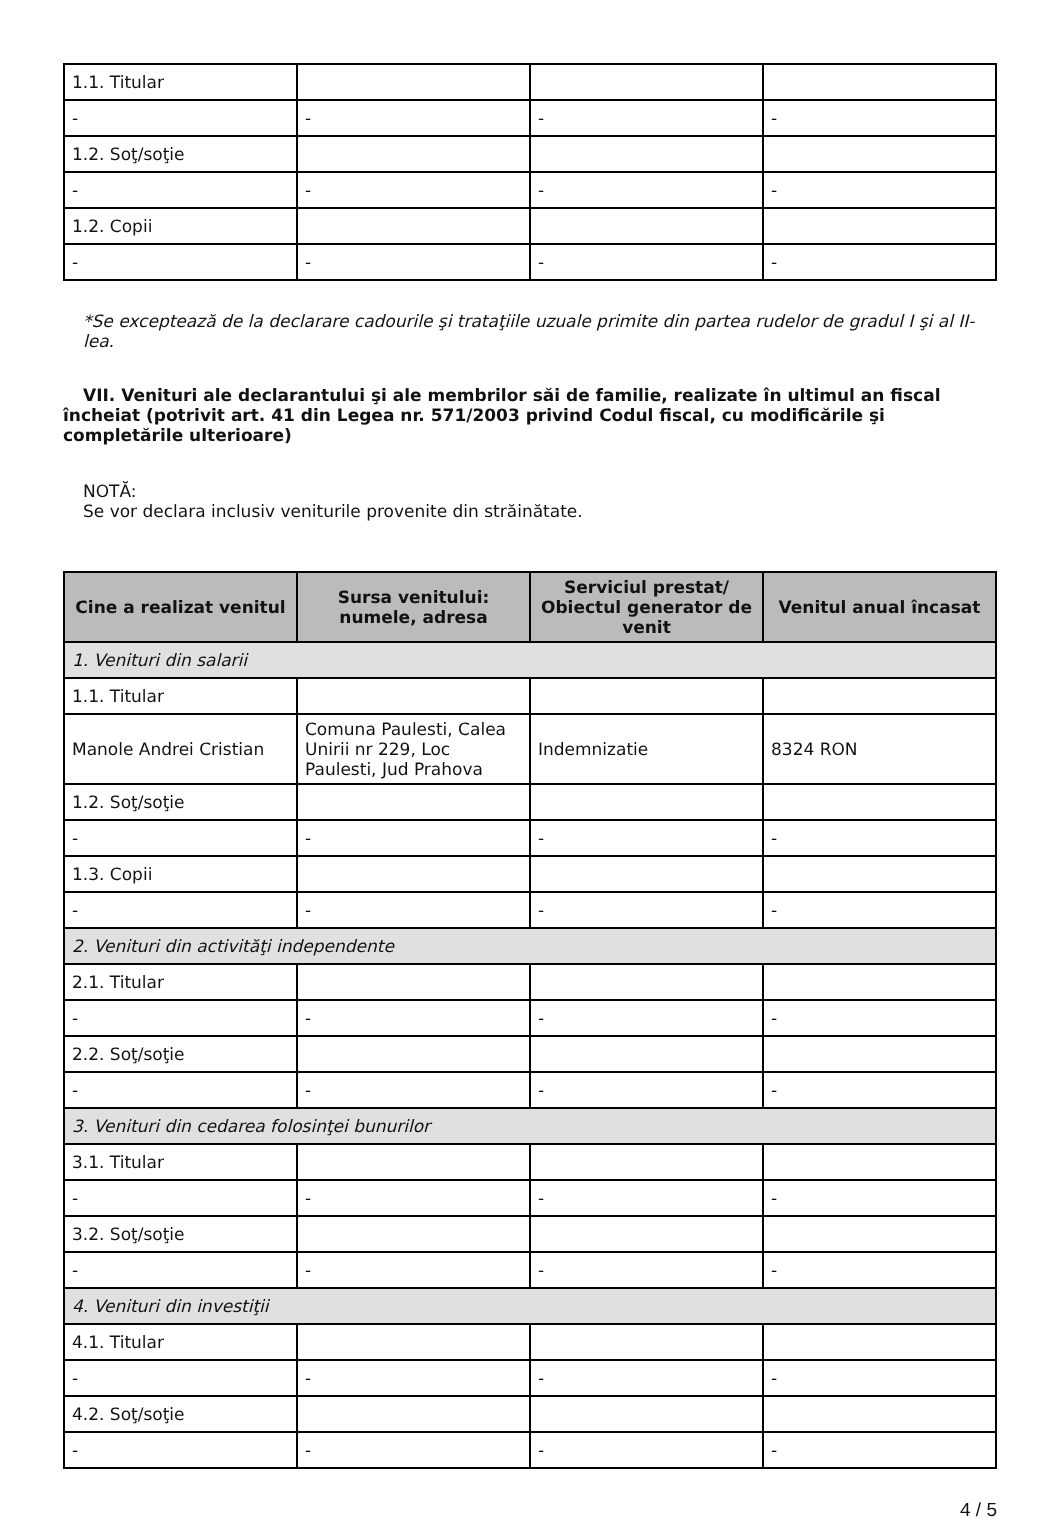| 1.1. Titular | | | |
| - | - | - | - |
| 1.2. Soţ/soţie | | | |
| - | - | - | - |
| 1.2. Copii | | | |
| - | - | - | - |
*Se exceptează de la declarare cadourile şi trataţiile uzuale primite din partea rudelor de gradul I şi al II-lea.
VII. Venituri ale declarantului şi ale membrilor săi de familie, realizate în ultimul an fiscal încheiat (potrivit art. 41 din Legea nr. 571/2003 privind Codul fiscal, cu modificările şi completările ulterioare)
NOTĂ:
Se vor declara inclusiv veniturile provenite din străinătate.
| Cine a realizat venitul | Sursa venitului: numele, adresa | Serviciul prestat/ Obiectul generator de venit | Venitul anual încasat |
| --- | --- | --- | --- |
| 1. Venituri din salarii | | | |
| 1.1. Titular | | | |
| Manole Andrei Cristian | Comuna Paulesti, Calea Unirii nr 229, Loc Paulesti, Jud Prahova | Indemnizatie | 8324 RON |
| 1.2. Soţ/soţie | | | |
| - | - | - | - |
| 1.3. Copii | | | |
| - | - | - | - |
| 2. Venituri din activităţi independente | | | |
| 2.1. Titular | | | |
| - | - | - | - |
| 2.2. Soţ/soţie | | | |
| - | - | - | - |
| 3. Venituri din cedarea folosinţei bunurilor | | | |
| 3.1. Titular | | | |
| - | - | - | - |
| 3.2. Soţ/soţie | | | |
| - | - | - | - |
| 4. Venituri din investiţii | | | |
| 4.1. Titular | | | |
| - | - | - | - |
| 4.2. Soţ/soţie | | | |
| - | - | - | - |
4 / 5